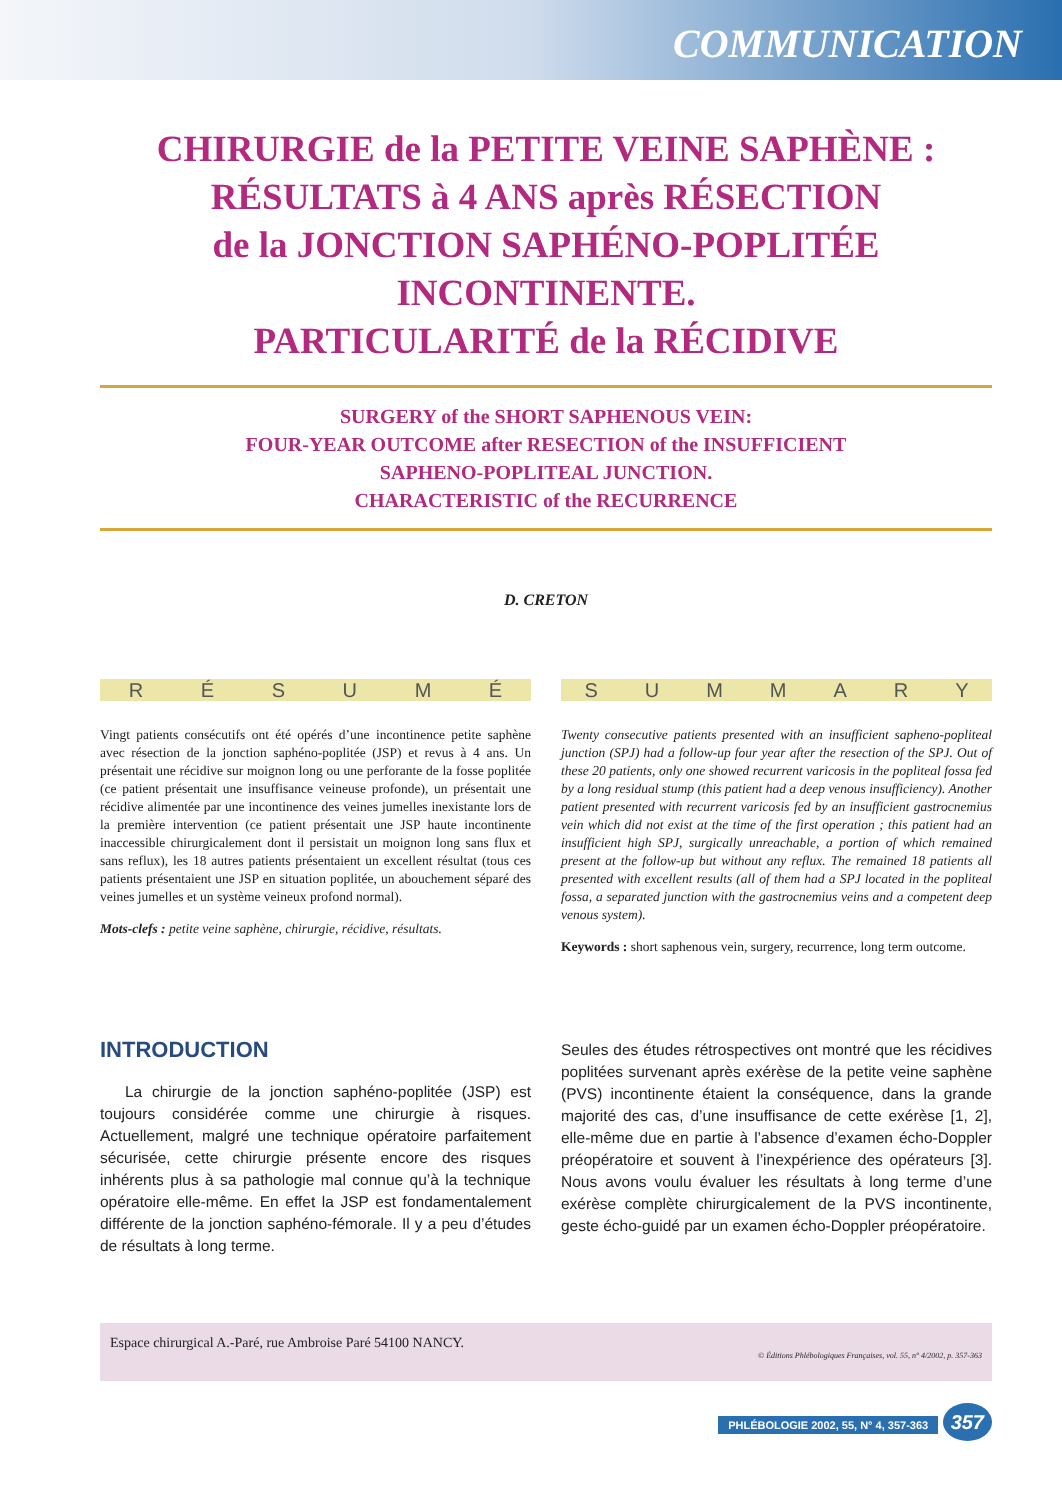COMMUNICATION
CHIRURGIE de la PETITE VEINE SAPHÈNE :
RÉSULTATS à 4 ANS après RÉSECTION
de la JONCTION SAPHÉNO-POPLITÉE
INCONTINENTE.
PARTICULARITÉ de la RÉCIDIVE
SURGERY of the SHORT SAPHENOUS VEIN:
FOUR-YEAR OUTCOME after RESECTION of the INSUFFICIENT
SAPHENO-POPLITEAL JUNCTION.
CHARACTERISTIC of the RECURRENCE
D. CRETON
RÉSUMÉ
Vingt patients consécutifs ont été opérés d’une incontinence petite saphène avec résection de la jonction saphéno-poplitée (JSP) et revus à 4 ans. Un présentait une récidive sur moignon long ou une perforante de la fosse poplitée (ce patient présentait une insuffisance veineuse profonde), un présentait une récidive alimentée par une incontinence des veines jumelles inexistante lors de la première intervention (ce patient présentait une JSP haute incontinente inaccessible chirurgicalement dont il persistait un moignon long sans flux et sans reflux), les 18 autres patients présentaient un excellent résultat (tous ces patients présentaient une JSP en situation poplitée, un abouchement séparé des veines jumelles et un système veineux profond normal).
Mots-clefs : petite veine saphène, chirurgie, récidive, résultats.
SUMMARY
Twenty consecutive patients presented with an insufficient sapheno-popliteal junction (SPJ) had a follow-up four year after the resection of the SPJ. Out of these 20 patients, only one showed recurrent varicosis in the popliteal fossa fed by a long residual stump (this patient had a deep venous insufficiency). Another patient presented with recurrent varicosis fed by an insufficient gastrocnemius vein which did not exist at the time of the first operation ; this patient had an insufficient high SPJ, surgically unreachable, a portion of which remained present at the follow-up but without any reflux. The remained 18 patients all presented with excellent results (all of them had a SPJ located in the popliteal fossa, a separated junction with the gastrocnemius veins and a competent deep venous system).
Keywords : short saphenous vein, surgery, recurrence, long term outcome.
INTRODUCTION
La chirurgie de la jonction saphéno-poplitée (JSP) est toujours considérée comme une chirurgie à risques. Actuellement, malgré une technique opératoire parfaitement sécurisée, cette chirurgie présente encore des risques inhérents plus à sa pathologie mal connue qu’à la technique opératoire elle-même. En effet la JSP est fondamentalement différente de la jonction saphéno-fémorale. Il y a peu d’études de résultats à long terme.
Seules des études rétrospectives ont montré que les récidives poplitées survenant après exérèse de la petite veine saphène (PVS) incontinente étaient la conséquence, dans la grande majorité des cas, d’une insuffisance de cette exérèse [1, 2], elle-même due en partie à l’absence d’examen écho-Doppler préopératoire et souvent à l’inexpérience des opérateurs [3]. Nous avons voulu évaluer les résultats à long terme d’une exérèse complète chirurgicalement de la PVS incontinente, geste écho-guidé par un examen écho-Doppler préopératoire.
Espace chirurgical A.-Paré, rue Ambroise Paré 54100 NANCY.
© Éditions Phlébologiques Françaises, vol. 55, n° 4/2002, p. 357-363
PHLÉBOLOGIE 2002, 55, N° 4, 357-363 357